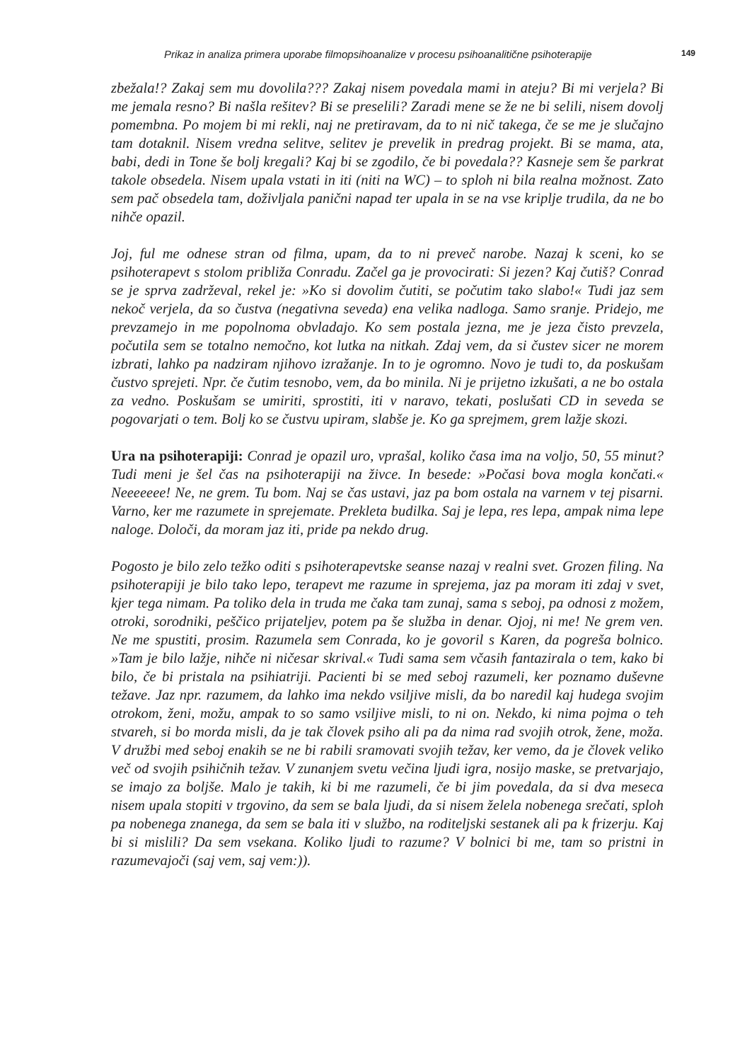Prikaz in analiza primera uporabe filmopsihoanalize v procesu psihoanalitične psihoterapije 149
zbežala!? Zakaj sem mu dovolila??? Zakaj nisem povedala mami in ateju? Bi mi verjela? Bi me jemala resno? Bi našla rešitev? Bi se preselili? Zaradi mene se že ne bi selili, nisem dovolj pomembna. Po mojem bi mi rekli, naj ne pretiravam, da to ni nič takega, če se me je slučajno tam dotaknil. Nisem vredna selitve, selitev je prevelik in predrag projekt. Bi se mama, ata, babi, dedi in Tone še bolj kregali? Kaj bi se zgodilo, če bi povedala?? Kasneje sem še parkrat takole obsedela. Nisem upala vstati in iti (niti na WC) – to sploh ni bila realna možnost. Zato sem pač obsedela tam, doživljala panični napad ter upala in se na vse kriplje trudila, da ne bo nihče opazil.
Joj, ful me odnese stran od filma, upam, da to ni preveč narobe. Nazaj k sceni, ko se psihoterapevt s stolom približa Conradu. Začel ga je provocirati: Si jezen? Kaj čutiš? Conrad se je sprva zadrževal, rekel je: »Ko si dovolim čutiti, se počutim tako slabo!« Tudi jaz sem nekoč verjela, da so čustva (negativna seveda) ena velika nadloga. Samo sranje. Pridejo, me prevzamejo in me popolnoma obvladajo. Ko sem postala jezna, me je jeza čisto prevzela, počutila sem se totalno nemočno, kot lutka na nitkah. Zdaj vem, da si čustev sicer ne morem izbrati, lahko pa nadziram njihovo izražanje. In to je ogromno. Novo je tudi to, da poskušam čustvo sprejeti. Npr. če čutim tesnobo, vem, da bo minila. Ni je prijetno izkušati, a ne bo ostala za vedno. Poskušam se umiriti, sprostiti, iti v naravo, tekati, poslušati CD in seveda se pogovarjati o tem. Bolj ko se čustvu upiram, slabše je. Ko ga sprejmem, grem lažje skozi.
Ura na psihoterapiji: Conrad je opazil uro, vprašal, koliko časa ima na voljo, 50, 55 minut? Tudi meni je šel čas na psihoterapiji na živce. In besede: »Počasi bova mogla končati.« Neeeeeee! Ne, ne grem. Tu bom. Naj se čas ustavi, jaz pa bom ostala na varnem v tej pisarni. Varno, ker me razumete in sprejemate. Prekleta budilka. Saj je lepa, res lepa, ampak nima lepe naloge. Določi, da moram jaz iti, pride pa nekdo drug.
Pogosto je bilo zelo težko oditi s psihoterapevtske seanse nazaj v realni svet. Grozen filing. Na psihoterapiji je bilo tako lepo, terapevt me razume in sprejema, jaz pa moram iti zdaj v svet, kjer tega nimam. Pa toliko dela in truda me čaka tam zunaj, sama s seboj, pa odnosi z možem, otroki, sorodniki, peščico prijateljev, potem pa še služba in denar. Ojoj, ni me! Ne grem ven. Ne me spustiti, prosim. Razumela sem Conrada, ko je govoril s Karen, da pogreša bolnico. »Tam je bilo lažje, nihče ni ničesar skrival.« Tudi sama sem včasih fantazirala o tem, kako bi bilo, če bi pristala na psihiatriji. Pacienti bi se med seboj razumeli, ker poznamo duševne težave. Jaz npr. razumem, da lahko ima nekdo vsiljive misli, da bo naredil kaj hudega svojim otrokom, ženi, možu, ampak to so samo vsiljive misli, to ni on. Nekdo, ki nima pojma o teh stvareh, si bo morda misli, da je tak človek psiho ali pa da nima rad svojih otrok, žene, moža. V družbi med seboj enakih se ne bi rabili sramovati svojih težav, ker vemo, da je človek veliko več od svojih psihičnih težav. V zunanjem svetu večina ljudi igra, nosijo maske, se pretvarjajo, se imajo za boljše. Malo je takih, ki bi me razumeli, če bi jim povedala, da si dva meseca nisem upala stopiti v trgovino, da sem se bala ljudi, da si nisem želela nobenega srečati, sploh pa nobenega znanega, da sem se bala iti v službo, na roditeljski sestanek ali pa k frizerju. Kaj bi si mislili? Da sem vsekana. Koliko ljudi to razume? V bolnici bi me, tam so pristni in razumevajoči (saj vem, saj vem:)).